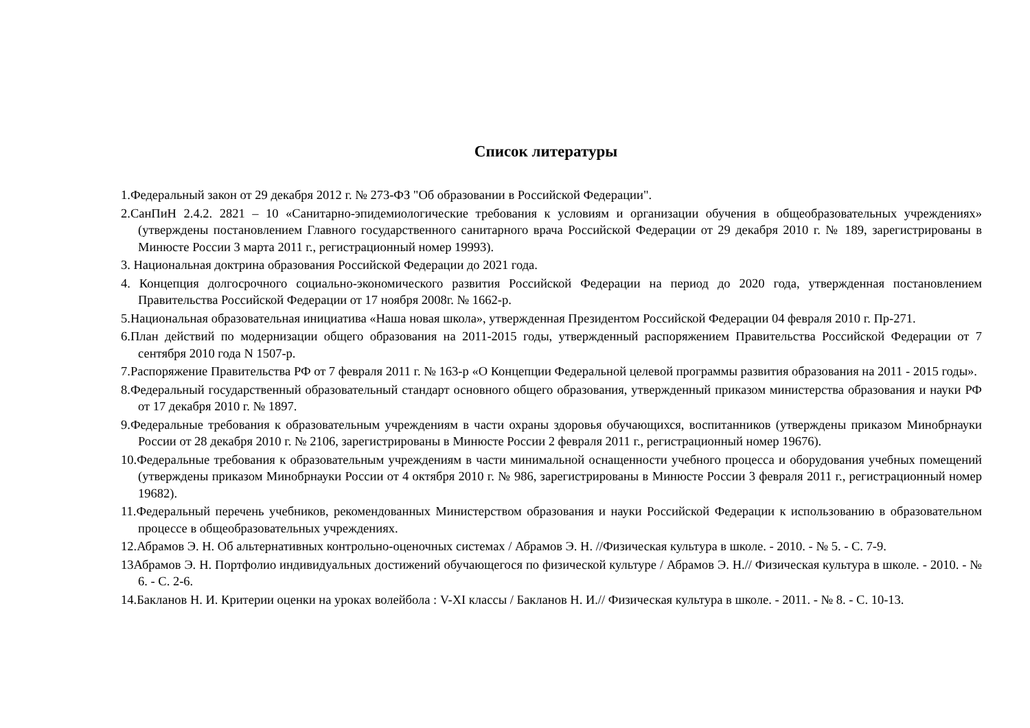Список литературы
1.Федеральный закон от 29 декабря 2012 г. № 273-ФЗ "Об образовании в Российской Федерации".
2.СанПиН 2.4.2. 2821 – 10 «Санитарно-эпидемиологические требования к условиям и организации обучения в общеобразовательных учреждениях» (утверждены постановлением Главного государственного санитарного врача Российской Федерации от 29 декабря 2010 г. № 189, зарегистрированы в Минюсте России 3 марта 2011 г., регистрационный номер 19993).
3. Национальная доктрина образования Российской Федерации до 2021 года.
4. Концепция долгосрочного социально-экономического развития Российской Федерации на период до 2020 года, утвержденная постановлением Правительства Российской Федерации от 17 ноября 2008г. № 1662-р.
5.Национальная образовательная инициатива «Наша новая школа», утвержденная Президентом Российской Федерации 04 февраля 2010 г. Пр-271.
6.План действий по модернизации общего образования на 2011-2015 годы, утвержденный распоряжением Правительства Российской Федерации от 7 сентября 2010 года N 1507-р.
7.Распоряжение Правительства РФ от 7 февраля 2011 г. № 163-р «О Концепции Федеральной целевой программы развития образования на 2011 - 2015 годы».
8.Федеральный государственный образовательный стандарт основного общего образования, утвержденный приказом министерства образования и науки РФ от 17 декабря 2010 г. № 1897.
9.Федеральные требования к образовательным учреждениям в части охраны здоровья обучающихся, воспитанников (утверждены приказом Минобрнауки России от 28 декабря 2010 г. № 2106, зарегистрированы в Минюсте России 2 февраля 2011 г., регистрационный номер 19676).
10.Федеральные требования к образовательным учреждениям в части минимальной оснащенности учебного процесса и оборудования учебных помещений (утверждены приказом Минобрнауки России от 4 октября 2010 г. № 986, зарегистрированы в Минюсте России 3 февраля 2011 г., регистрационный номер 19682).
11.Федеральный перечень учебников, рекомендованных Министерством образования и науки Российской Федерации к использованию в образовательном процессе в общеобразовательных учреждениях.
12.Абрамов Э. Н. Об альтернативных контрольно-оценочных системах / Абрамов Э. Н. //Физическая культура в школе. - 2010. - № 5. - С. 7-9.
13Абрамов Э. Н. Портфолио индивидуальных достижений обучающегося по физической культуре / Абрамов Э. Н.// Физическая культура в школе. - 2010. - № 6. - С. 2-6.
14.Бакланов Н. И. Критерии оценки на уроках волейбола : V-XI классы / Бакланов Н. И.// Физическая культура в школе. - 2011. - № 8. - С. 10-13.